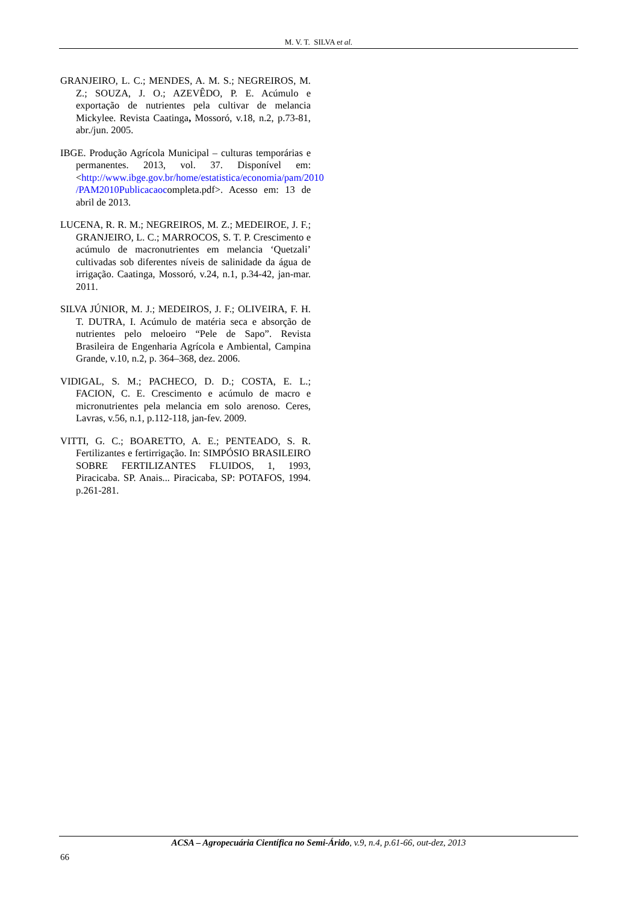M. V. T. SILVA et al.
GRANJEIRO, L. C.; MENDES, A. M. S.; NEGREIROS, M. Z.; SOUZA, J. O.; AZEVÊDO, P. E. Acúmulo e exportação de nutrientes pela cultivar de melancia Mickylee. Revista Caatinga, Mossoró, v.18, n.2, p.73-81, abr./jun. 2005.
IBGE. Produção Agrícola Municipal – culturas temporárias e permanentes. 2013, vol. 37. Disponível em:<http://www.ibge.gov.br/home/estatistica/economia/pam/2010 /PAM2010Publicacaocompleta.pdf>. Acesso em: 13 de abril de 2013.
LUCENA, R. R. M.; NEGREIROS, M. Z.; MEDEIROE, J. F.; GRANJEIRO, L. C.; MARROCOS, S. T. P. Crescimento e acúmulo de macronutrientes em melancia ‘Quetzali’ cultivadas sob diferentes níveis de salinidade da água de irrigação. Caatinga, Mossoró, v.24, n.1, p.34-42, jan-mar. 2011.
SILVA JÚNIOR, M. J.; MEDEIROS, J. F.; OLIVEIRA, F. H. T. DUTRA, I. Acúmulo de matéria seca e absorção de nutrientes pelo meloeiro “Pele de Sapo”. Revista Brasileira de Engenharia Agrícola e Ambiental, Campina Grande, v.10, n.2, p. 364–368, dez. 2006.
VIDIGAL, S. M.; PACHECO, D. D.; COSTA, E. L.; FACION, C. E. Crescimento e acúmulo de macro e micronutrientes pela melancia em solo arenoso. Ceres, Lavras, v.56, n.1, p.112-118, jan-fev. 2009.
VITTI, G. C.; BOARETTO, A. E.; PENTEADO, S. R. Fertilizantes e fertirrigação. In: SIMPÓSIO BRASILEIRO SOBRE FERTILIZANTES FLUIDOS, 1, 1993, Piracicaba. SP. Anais... Piracicaba, SP: POTAFOS, 1994. p.261-281.
ACSA – Agropecuária Científica no Semi-Árido, v.9, n.4, p.61-66, out-dez, 2013
66